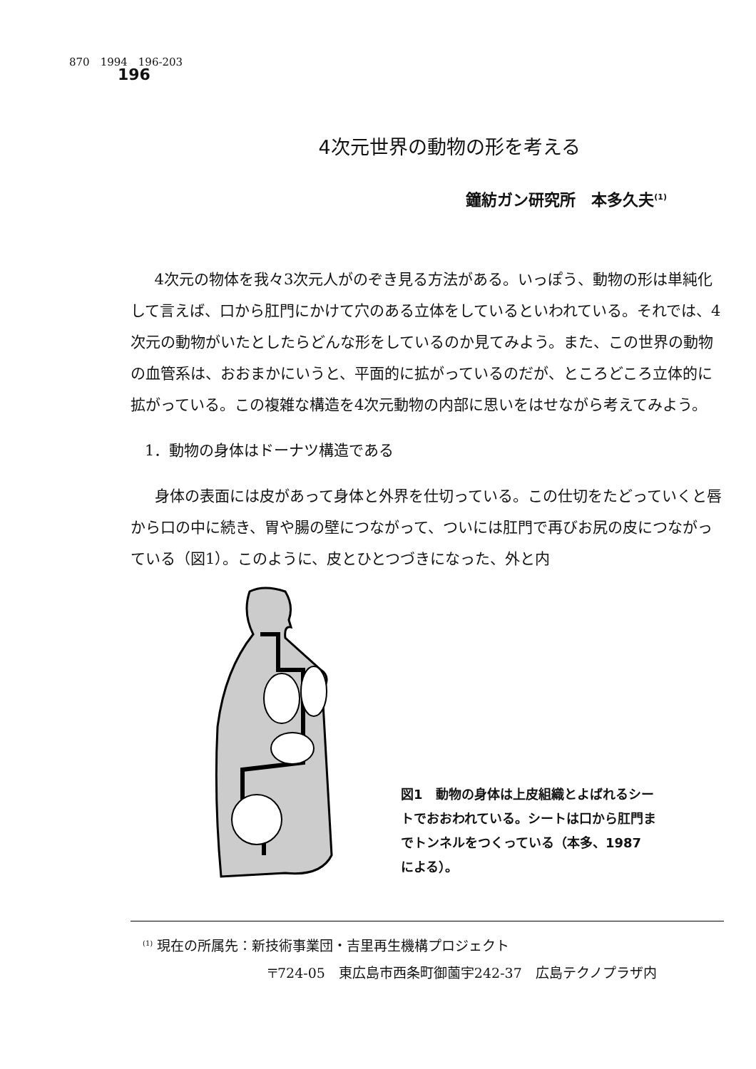870　1994　196-203
196
4次元世界の動物の形を考える
鐘紡ガン研究所　本多久夫<sup>(1)</sup>
4次元の物体を我々3次元人がのぞき見る方法がある。いっぽう、動物の形は単純化して言えば、口から肛門にかけて穴のある立体をしているといわれている。それでは、4次元の動物がいたとしたらどんな形をしているのか見てみよう。また、この世界の動物の血管系は、おおまかにいうと、平面的に拡がっているのだが、ところどころ立体的に拡がっている。この複雑な構造を4次元動物の内部に思いをはせながら考えてみよう。
1．動物の身体はドーナツ構造である
身体の表面には皮があって身体と外界を仕切っている。この仕切をたどっていくと唇から口の中に続き、胃や腸の壁につながって、ついには肛門で再びお尻の皮につながっている（図1）。このように、皮とひとつづきになった、外と内
図1　動物の身体は上皮組織とよばれるシートでおおわれている。シートは口から肛門までトンネルをつくっている（本多、1987　による）。
<sup>(1)</sup> 現在の所属先：新技術事業団・吉里再生機構プロジェクト
〒724-05　東広島市西条町御薗宇242-37　広島テクノプラザ内